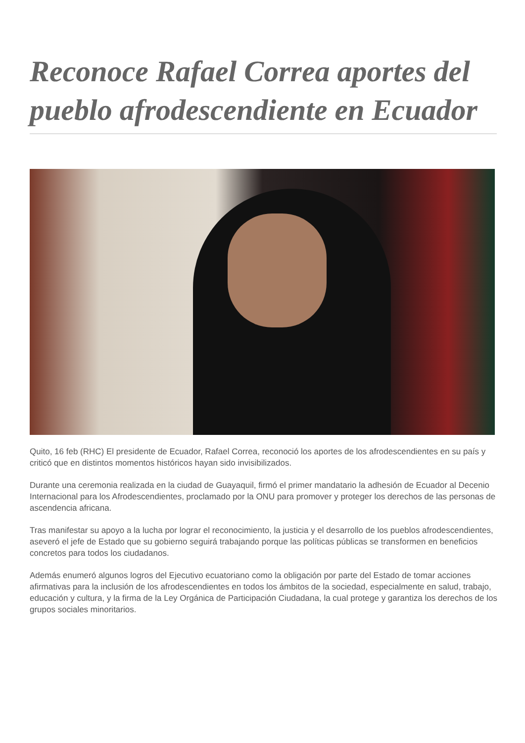Reconoce Rafael Correa aportes del pueblo afrodescendiente en Ecuador
Quito, 16 feb (RHC) El presidente de Ecuador, Rafael Correa, reconoció los aportes de los afrodescendientes en su país y criticó que en distintos momentos históricos hayan sido invisibilizados.
Durante una ceremonia realizada en la ciudad de Guayaquil, firmó el primer mandatario la adhesión de Ecuador al Decenio Internacional para los Afrodescendientes, proclamado por la ONU para promover y proteger los derechos de las personas de ascendencia africana.
Tras manifestar su apoyo a la lucha por lograr el reconocimiento, la justicia y el desarrollo de los pueblos afrodescendientes, aseveró el jefe de Estado que su gobierno seguirá trabajando porque las políticas públicas se transformen en beneficios concretos para todos los ciudadanos.
Además enumeró algunos logros del Ejecutivo ecuatoriano como la obligación por parte del Estado de tomar acciones afirmativas para la inclusión de los afrodescendientes en todos los ámbitos de la sociedad, especialmente en salud, trabajo, educación y cultura, y la firma de la Ley Orgánica de Participación Ciudadana, la cual protege y garantiza los derechos de los grupos sociales minoritarios.